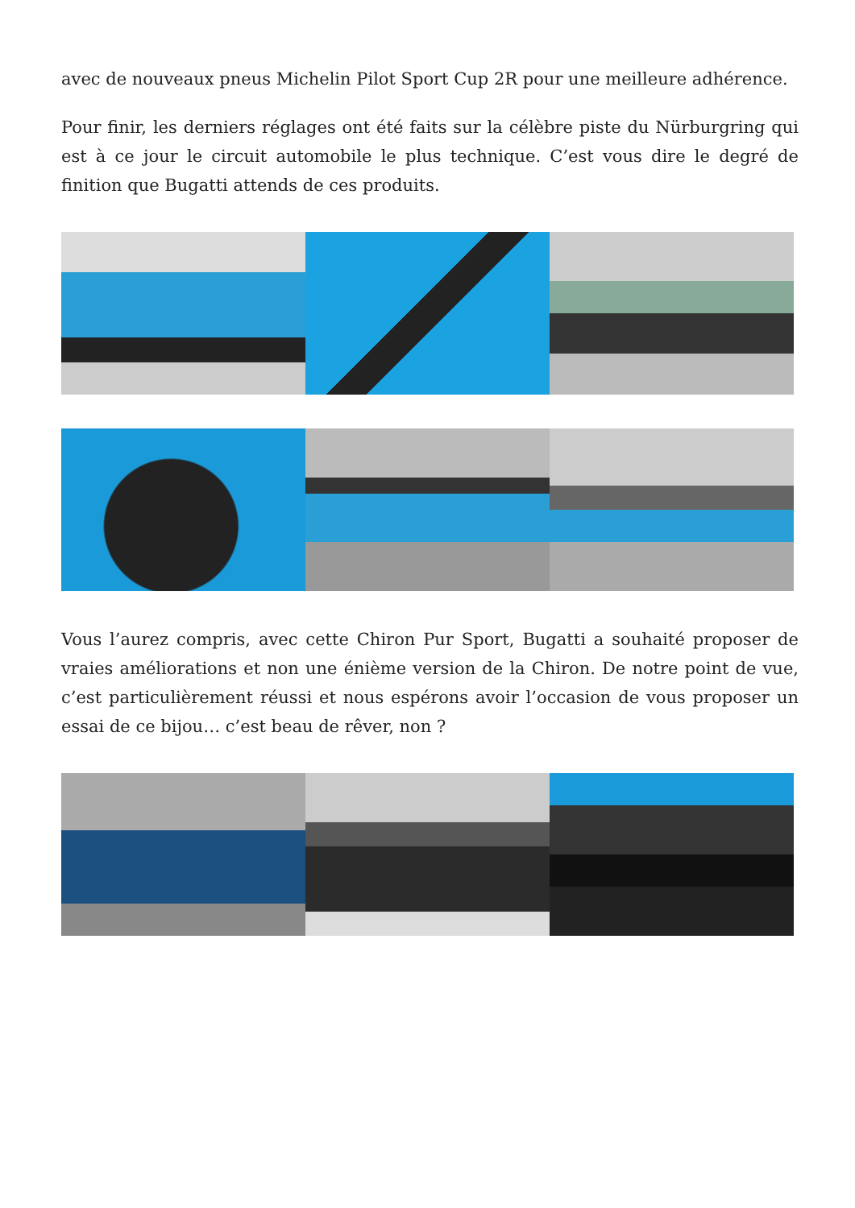avec de nouveaux pneus Michelin Pilot Sport Cup 2R pour une meilleure adhérence.
Pour finir, les derniers réglages ont été faits sur la célèbre piste du Nürburgring qui est à ce jour le circuit automobile le plus technique. C’est vous dire le degré de finition que Bugatti attends de ces produits.
Vous l’aurez compris, avec cette Chiron Pur Sport, Bugatti a souhaité proposer de vraies améliorations et non une énième version de la Chiron. De notre point de vue, c’est particulièrement réussi et nous espérons avoir l’occasion de vous proposer un essai de ce bijou… c’est beau de rêver, non ?